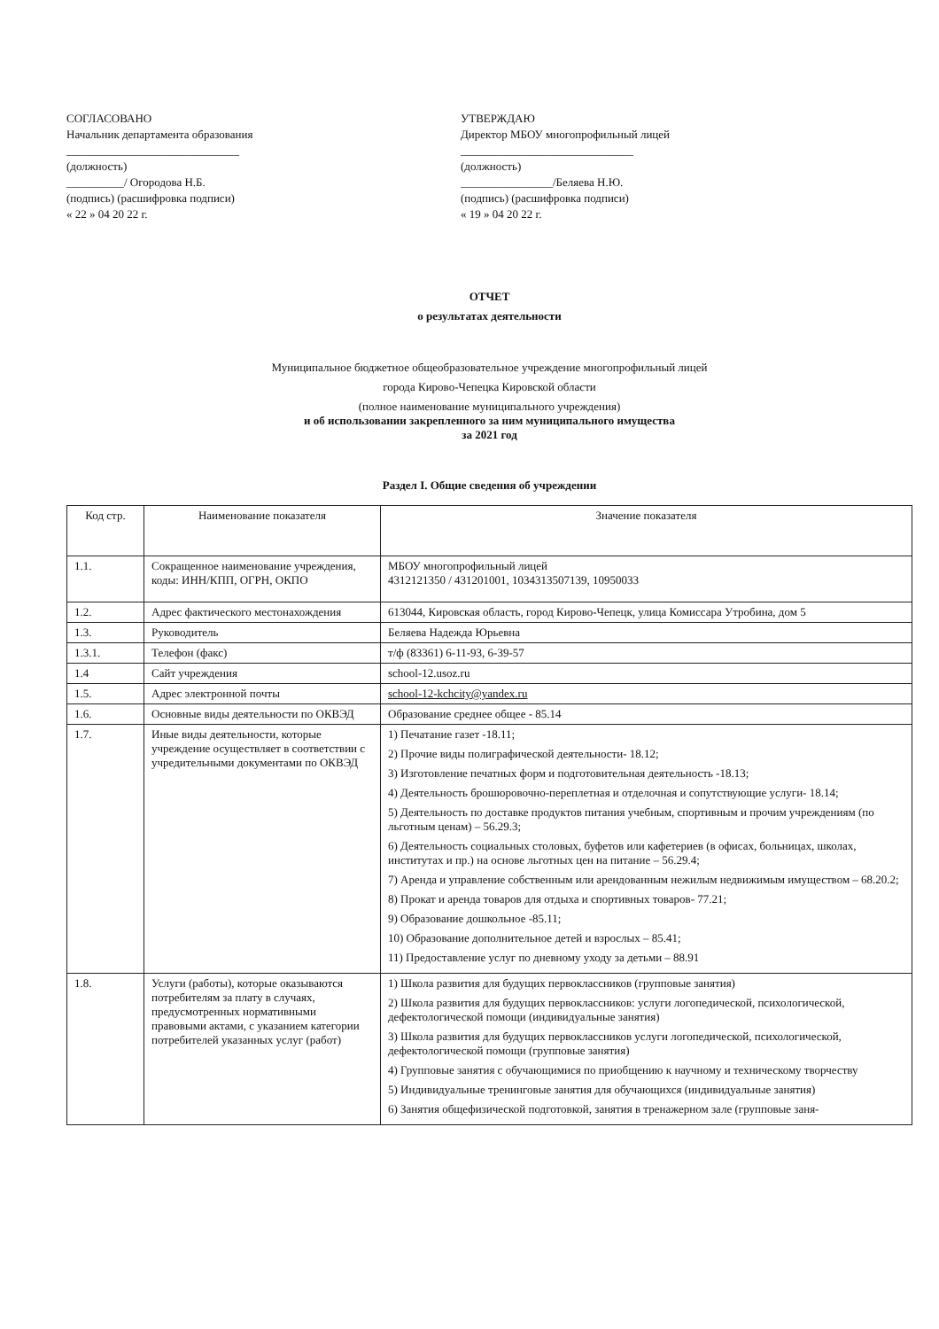СОГЛАСОВАНО
Начальник департамента образования
______________________________
(должность)
__________/ Огородова Н.Б.
(подпись) (расшифровка подписи)
« 22 » 04 20 22 г.
УТВЕРЖДАЮ
Директор МБОУ многопрофильный лицей
______________________________
(должность)
________________/Беляева Н.Ю.
(подпись) (расшифровка подписи)
« 19 » 04 20 22 г.
ОТЧЕТ
о результатах деятельности
Муниципальное бюджетное общеобразовательное учреждение многопрофильный лицей
города Кирово-Чепецка Кировской области
(полное наименование муниципального учреждения)
и об использовании закрепленного за ним муниципального имущества
за 2021 год
Раздел I. Общие сведения об учреждении
| Код стр. | Наименование показателя | Значение показателя |
| --- | --- | --- |
| 1.1. | Сокращенное наименование учреждения, коды: ИНН/КПП, ОГРН, ОКПО | МБОУ многопрофильный лицей 4312121350 / 431201001, 1034313507139, 10950033 |
| 1.2. | Адрес фактического местонахождения | 613044, Кировская область, город Кирово-Чепецк, улица Комиссара Утробина, дом 5 |
| 1.3. | Руководитель | Беляева Надежда Юрьевна |
| 1.3.1. | Телефон (факс) | т/ф (83361) 6-11-93, 6-39-57 |
| 1.4 | Сайт учреждения | school-12.usoz.ru |
| 1.5. | Адрес электронной почты | school-12-kchcity@yandex.ru |
| 1.6. | Основные виды деятельности по ОКВЭД | Образование среднее общее - 85.14 |
| 1.7. | Иные виды деятельности, которые учреждение осуществляет в соответствии с учредительными документами по ОКВЭД | 1) Печатание газет -18.11; 2) Прочие виды полиграфической деятельности- 18.12; 3) Изготовление печатных форм и подготовительная деятельность -18.13; 4) Деятельность брошюровочно-переплетная и отделочная и сопутствующие услуги- 18.14; 5) Деятельность по доставке продуктов питания учебным, спортивным и прочим учреждениям (по льготным ценам) – 56.29.3; 6) Деятельность социальных столовых, буфетов или кафетериев (в офисах, больницах, школах, институтах и пр.) на основе льготных цен на питание – 56.29.4; 7) Аренда и управление собственным или арендованным нежилым недвижимым имуществом – 68.20.2; 8) Прокат и аренда товаров для отдыха и спортивных товаров- 77.21; 9) Образование дошкольное -85.11; 10) Образование дополнительное детей и взрослых – 85.41; 11) Предоставление услуг по дневному уходу за детьми – 88.91 |
| 1.8. | Услуги (работы), которые оказываются потребителям за плату в случаях, предусмотренных нормативными правовыми актами, с указанием категории потребителей указанных услуг (работ) | 1) Школа развития для будущих первоклассников (групповые занятия) 2) Школа развития для будущих первоклассников: услуги логопедической, психологической, дефектологической помощи (индивидуальные занятия) 3) Школа развития для будущих первоклассников услуги логопедической, психологической, дефектологической помощи (групповые занятия) 4) Групповые занятия с обучающимися по приобщению к научному и техническому творчеству 5) Индивидуальные тренинговые занятия для обучающихся (индивидуальные занятия) 6) Занятия общефизической подготовкой, занятия в тренажерном зале (групповые заня- |